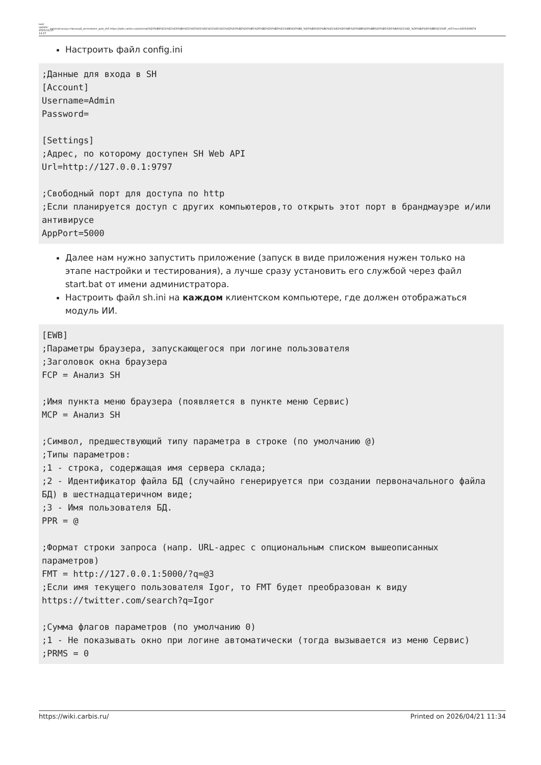Last update: 2020/11/15 14:27 external:искусственный_интеллект_для_sh5 https://wiki.carbis.ru/external/%D0%B8%D1%81%D0%BA%D1%83%D1%81%D1%81%D1%82%D0%B2%D0%B5%D0%BD%D0%BD%D1%8B%D0%B9_%D0%B8%D0%BD%D1%82%D0%B5%D0%BB%D0%BB%D0%B5%D0%BA%D1%82_%D0%B4%D0%BB%D1%8F_sh5?rev=1605439674
Настроить файл config.ini
;Данные для входа в SH
[Account]
Username=Admin
Password=

[Settings]
;Адрес, по которому доступен SH Web API
Url=http://127.0.0.1:9797

;Свободный порт для доступа по http
;Если планируется доступ с других компьютеров,то открыть этот порт в брандмауэре и/или антивирусе
AppPort=5000
Далее нам нужно запустить приложение (запуск в виде приложения нужен только на этапе настройки и тестирования), а лучше сразу установить его службой через файл start.bat от имени администратора.
Настроить файл sh.ini на каждом клиентском компьютере, где должен отображаться модуль ИИ.
[EWB]
;Параметры браузера, запускающегося при логине пользователя
;Заголовок окна браузера
FCP = Анализ SH

;Имя пункта меню браузера (появляется в пункте меню Сервис)
MCP = Анализ SH

;Символ, предшествующий типу параметра в строке (по умолчанию @)
;Типы параметров:
;1 - строка, содержащая имя сервера склада;
;2 - Идентификатор файла БД (случайно генерируется при создании первоначального файла БД) в шестнадцатеричном виде;
;3 - Имя пользователя БД.
PPR = @

;Формат строки запроса (напр. URL-адрес с опциональным списком вышеописанных параметров)
FMT = http://127.0.0.1:5000/?q=@3
;Если имя текущего пользователя Igor, то FMT будет преобразован к виду https://twitter.com/search?q=Igor

;Сумма флагов параметров (по умолчанию 0)
;1 - Не показывать окно при логине автоматически (тогда вызывается из меню Сервис)
;PRMS = 0
https://wiki.carbis.ru/ Printed on 2026/04/21 11:34